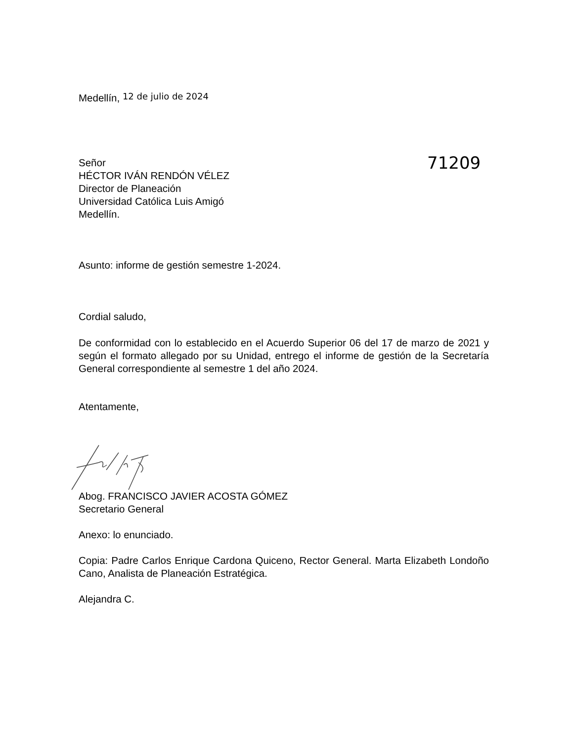Medellín, 12 de julio de 2024
71209
Señor
HÉCTOR IVÁN RENDÓN VÉLEZ
Director de Planeación
Universidad Católica Luis Amigó
Medellín.
Asunto: informe de gestión semestre 1-2024.
Cordial saludo,
De conformidad con lo establecido en el Acuerdo Superior 06 del 17 de marzo de 2021 y según el formato allegado por su Unidad, entrego el informe de gestión de la Secretaría General correspondiente al semestre 1 del año 2024.
Atentamente,
Abog. FRANCISCO JAVIER ACOSTA GÓMEZ
Secretario General
Anexo: lo enunciado.
Copia: Padre Carlos Enrique Cardona Quiceno, Rector General. Marta Elizabeth Londoño Cano, Analista de Planeación Estratégica.
Alejandra C.